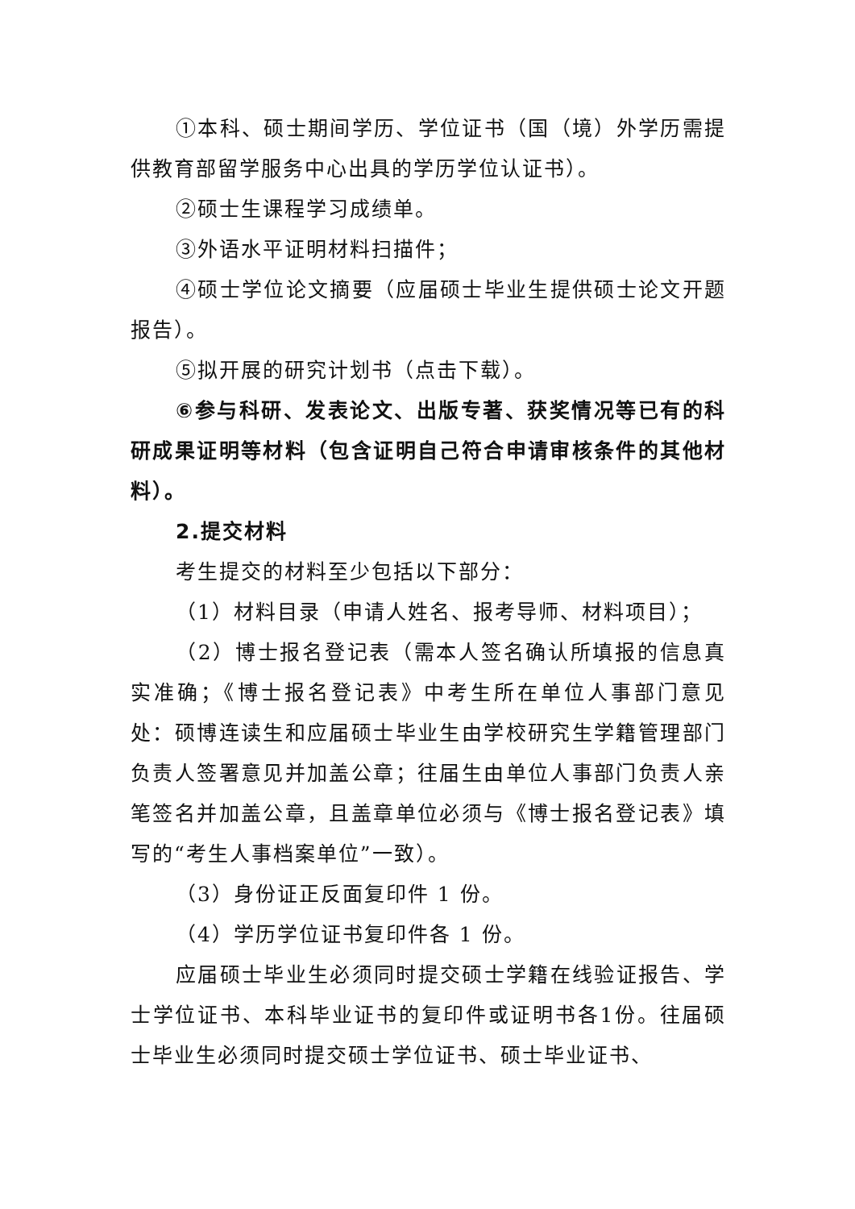①本科、硕士期间学历、学位证书（国（境）外学历需提供教育部留学服务中心出具的学历学位认证书）。
②硕士生课程学习成绩单。
③外语水平证明材料扫描件；
④硕士学位论文摘要（应届硕士毕业生提供硕士论文开题报告）。
⑤拟开展的研究计划书（点击下载）。
⑥参与科研、发表论文、出版专著、获奖情况等已有的科研成果证明等材料（包含证明自己符合申请审核条件的其他材料）。
2.提交材料
考生提交的材料至少包括以下部分：
（1）材料目录（申请人姓名、报考导师、材料项目）；
（2）博士报名登记表（需本人签名确认所填报的信息真实准确；《博士报名登记表》中考生所在单位人事部门意见处：硕博连读生和应届硕士毕业生由学校研究生学籍管理部门负责人签署意见并加盖公章；往届生由单位人事部门负责人亲笔签名并加盖公章，且盖章单位必须与《博士报名登记表》填写的“考生人事档案单位”一致）。
（3）身份证正反面复印件 1 份。
（4）学历学位证书复印件各 1 份。
应届硕士毕业生必须同时提交硕士学籍在线验证报告、学士学位证书、本科毕业证书的复印件或证明书各1份。往届硕士毕业生必须同时提交硕士学位证书、硕士毕业证书、